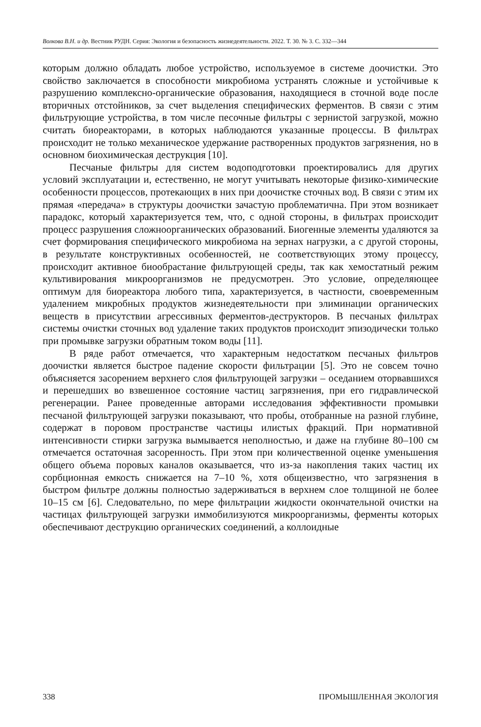Волкова В.Н. и др. Вестник РУДН. Серия: Экология и безопасность жизнедеятельности. 2022. Т. 30. № 3. С. 332—344
которым должно обладать любое устройство, используемое в системе доочистки. Это свойство заключается в способности микробиома устранять сложные и устойчивые к разрушению комплексно-органические образования, находящиеся в сточной воде после вторичных отстойников, за счет выделения специфических ферментов. В связи с этим фильтрующие устройства, в том числе песочные фильтры с зернистой загрузкой, можно считать биореакторами, в которых наблюдаются указанные процессы. В фильтрах происходит не только механическое удержание растворенных продуктов загрязнения, но в основном биохимическая деструкция [10].
Песчаные фильтры для систем водоподготовки проектировались для других условий эксплуатации и, естественно, не могут учитывать некоторые физико-химические особенности процессов, протекающих в них при доочистке сточных вод. В связи с этим их прямая «передача» в структуры доочистки зачастую проблематична. При этом возникает парадокс, который характеризуется тем, что, с одной стороны, в фильтрах происходит процесс разрушения сложноорганических образований. Биогенные элементы удаляются за счет формирования специфического микробиома на зернах нагрузки, а с другой стороны, в результате конструктивных особенностей, не соответствующих этому процессу, происходит активное биообрастание фильтрующей среды, так как хемостатный режим культивирования микроорганизмов не предусмотрен. Это условие, определяющее оптимум для биореактора любого типа, характеризуется, в частности, своевременным удалением микробных продуктов жизнедеятельности при элиминации органических веществ в присутствии агрессивных ферментов-деструкторов. В песчаных фильтрах системы очистки сточных вод удаление таких продуктов происходит эпизодически только при промывке загрузки обратным током воды [11].
В ряде работ отмечается, что характерным недостатком песчаных фильтров доочистки является быстрое падение скорости фильтрации [5]. Это не совсем точно объясняется засорением верхнего слоя фильтрующей загрузки – оседанием оторвавшихся и перешедших во взвешенное состояние частиц загрязнения, при его гидравлической регенерации. Ранее проведенные авторами исследования эффективности промывки песчаной фильтрующей загрузки показывают, что пробы, отобранные на разной глубине, содержат в поровом пространстве частицы илистых фракций. При нормативной интенсивности стирки загрузка вымывается неполностью, и даже на глубине 80–100 см отмечается остаточная засоренность. При этом при количественной оценке уменьшения общего объема поровых каналов оказывается, что из-за накопления таких частиц их сорбционная емкость снижается на 7–10 %, хотя общеизвестно, что загрязнения в быстром фильтре должны полностью задерживаться в верхнем слое толщиной не более 10–15 см [6]. Следовательно, по мере фильтрации жидкости окончательной очистки на частицах фильтрующей загрузки иммобилизуются микроорганизмы, ферменты которых обеспечивают деструкцию органических соединений, а коллоидные
338 ПРОМЫШЛЕННАЯ ЭКОЛОГИЯ